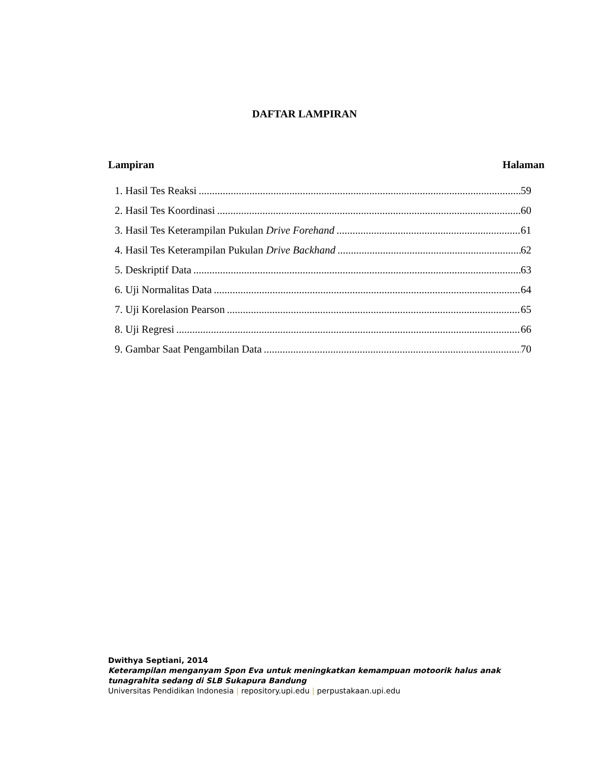DAFTAR LAMPIRAN
Lampiran Halaman
1. Hasil Tes Reaksi 59
2. Hasil Tes Koordinasi 60
3. Hasil Tes Keterampilan Pukulan Drive Forehand 61
4. Hasil Tes Keterampilan Pukulan Drive Backhand 62
5. Deskriptif Data 63
6. Uji Normalitas Data 64
7. Uji Korelasion Pearson 65
8. Uji Regresi 66
9. Gambar Saat Pengambilan Data 70
Dwithya Septiani, 2014
Keterampilan menganyam Spon Eva untuk meningkatkan kemampuan motoorik halus anak
tunagrahita sedang di SLB Sukapura Bandung
Universitas Pendidikan Indonesia | repository.upi.edu | perpustakaan.upi.edu